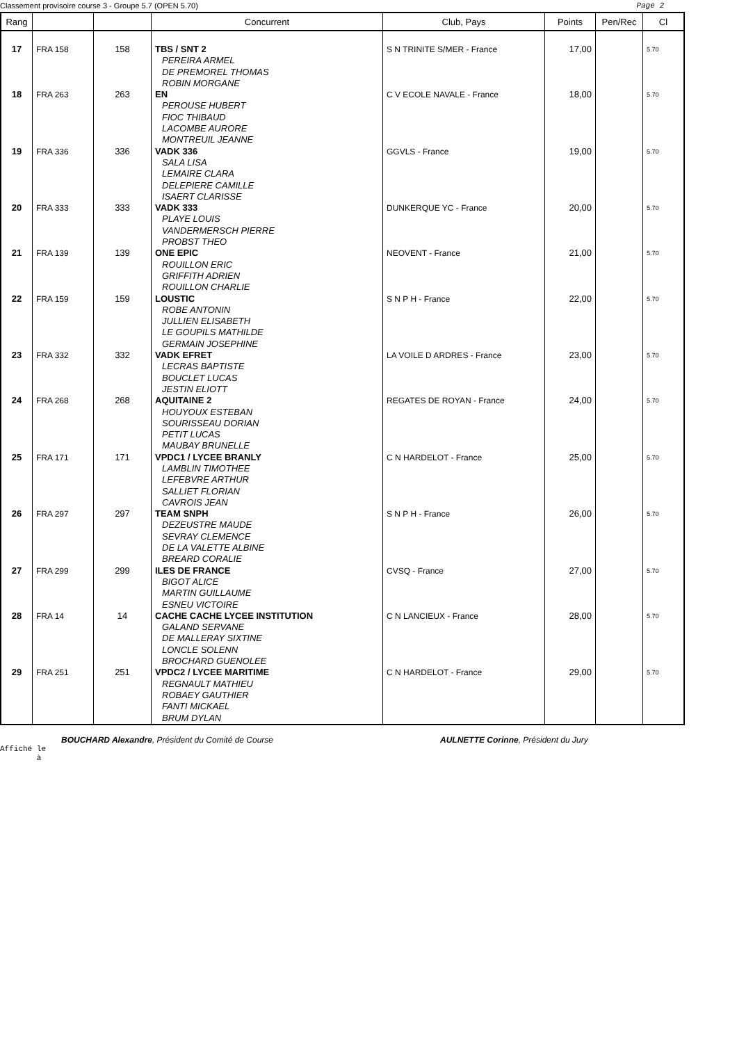Classement provisoire course 3 - Groupe 5.7 (OPEN 5.70) Page 2
| Rang | | | Concurrent | Club, Pays | Points | Pen/Rec | Cl |
| --- | --- | --- | --- | --- | --- | --- | --- |
| 17 | FRA 158 | 158 | TBS / SNT 2 PEREIRA ARMEL DE PREMOREL THOMAS ROBIN MORGANE | S N TRINITE S/MER - France | 17,00 | | 5.70 |
| 18 | FRA 263 | 263 | EN PEROUSE HUBERT FIOC THIBAUD LACOMBE AURORE MONTREUIL JEANNE | C V ECOLE NAVALE - France | 18,00 | | 5.70 |
| 19 | FRA 336 | 336 | VADK 336 SALA LISA LEMAIRE CLARA DELEPIERE CAMILLE ISAERT CLARISSE | GGVLS - France | 19,00 | | 5.70 |
| 20 | FRA 333 | 333 | VADK 333 PLAYE LOUIS VANDERMERSCH PIERRE PROBST THEO | DUNKERQUE YC - France | 20,00 | | 5.70 |
| 21 | FRA 139 | 139 | ONE EPIC ROUILLON ERIC GRIFFITH ADRIEN ROUILLON CHARLIE | NEOVENT - France | 21,00 | | 5.70 |
| 22 | FRA 159 | 159 | LOUSTIC ROBE ANTONIN JULLIEN ELISABETH LE GOUPILS MATHILDE GERMAIN JOSEPHINE | S N P H - France | 22,00 | | 5.70 |
| 23 | FRA 332 | 332 | VADK EFRET LECRAS BAPTISTE BOUCLET LUCAS JESTIN ELIOTT | LA VOILE D ARDRES - France | 23,00 | | 5.70 |
| 24 | FRA 268 | 268 | AQUITAINE 2 HOUYOUX ESTEBAN SOURISSEAU DORIAN PETIT LUCAS MAUBAY BRUNELLE | REGATES DE ROYAN - France | 24,00 | | 5.70 |
| 25 | FRA 171 | 171 | VPDC1 / LYCEE BRANLY LAMBLIN TIMOTHEE LEFEBVRE ARTHUR SALLIET FLORIAN CAVROIS JEAN | C N HARDELOT - France | 25,00 | | 5.70 |
| 26 | FRA 297 | 297 | TEAM SNPH DEZEUSTRE MAUDE SEVRAY CLEMENCE DE LA VALETTE ALBINE BREARD CORALIE | S N P H - France | 26,00 | | 5.70 |
| 27 | FRA 299 | 299 | ILES DE FRANCE BIGOT ALICE MARTIN GUILLAUME ESNEU VICTOIRE | CVSQ - France | 27,00 | | 5.70 |
| 28 | FRA 14 | 14 | CACHE CACHE LYCEE INSTITUTION GALAND SERVANE DE MALLERAY SIXTINE LONCLE SOLENN BROCHARD GUENOLEE | C N LANCIEUX - France | 28,00 | | 5.70 |
| 29 | FRA 251 | 251 | VPDC2 / LYCEE MARITIME REGNAULT MATHIEU ROBAEY GAUTHIER FANTI MICKAEL BRUM DYLAN | C N HARDELOT - France | 29,00 | | 5.70 |
BOUCHARD Alexandre, Président du Comité de Course AULNETTE Corinne, Président du Jury
Affiché le
à